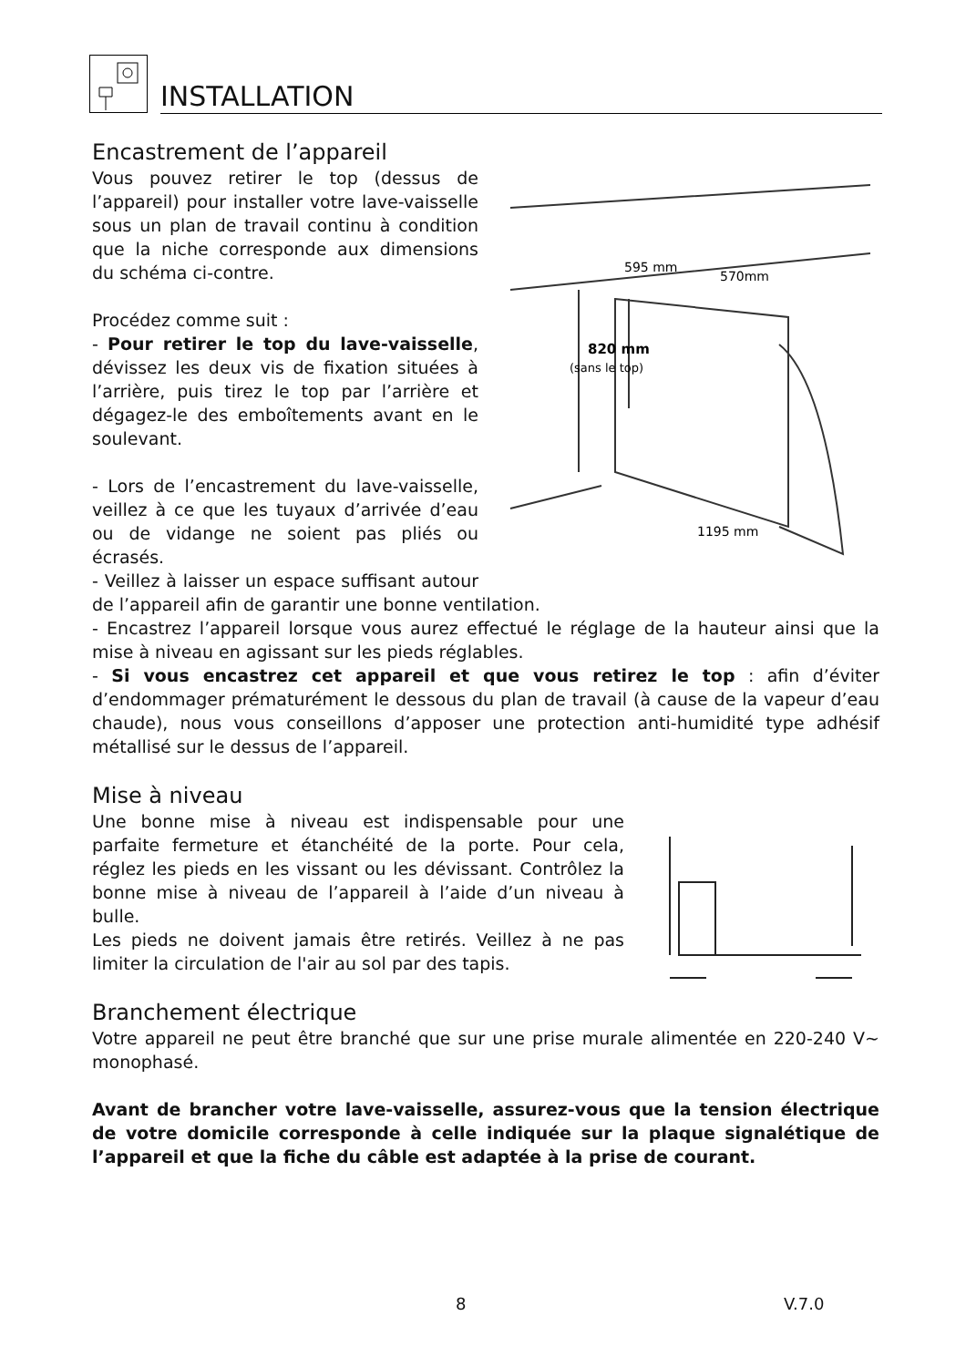INSTALLATION
Encastrement de l’appareil
595 mm
570mm
820 mm
(sans le top)
1195 mm
Vous pouvez retirer le top (dessus de l’appareil) pour installer votre lave-vaisselle sous un plan de travail continu à condition que la niche corresponde aux dimensions du schéma ci-contre.
Procédez comme suit :
- Pour retirer le top du lave-vaisselle, dévissez les deux vis de fixation situées à l’arrière, puis tirez le top par l’arrière et dégagez-le des emboîtements avant en le soulevant.
- Lors de l’encastrement du lave-vaisselle, veillez à ce que les tuyaux d’arrivée d’eau ou de vidange ne soient pas pliés ou écrasés.
- Veillez à laisser un espace suffisant autour de l’appareil afin de garantir une bonne ventilation.
- Encastrez l’appareil lorsque vous aurez effectué le réglage de la hauteur ainsi que la mise à niveau en agissant sur les pieds réglables.
- Si vous encastrez cet appareil et que vous retirez le top : afin d’éviter d’endommager prématurément le dessous du plan de travail (à cause de la vapeur d’eau chaude), nous vous conseillons d’apposer une protection anti-humidité type adhésif métallisé sur le dessus de l’appareil.
Mise à niveau
Une bonne mise à niveau est indispensable pour une parfaite fermeture et étanchéité de la porte. Pour cela, réglez les pieds en les vissant ou les dévissant. Contrôlez la bonne mise à niveau de l’appareil à l’aide d’un niveau à bulle.
Les pieds ne doivent jamais être retirés. Veillez à ne pas limiter la circulation de l'air au sol par des tapis.
Branchement électrique
Votre appareil ne peut être branché que sur une prise murale alimentée en 220-240 V~ monophasé.
Avant de brancher votre lave-vaisselle, assurez-vous que la tension électrique de votre domicile corresponde à celle indiquée sur la plaque signalétique de l’appareil et que la fiche du câble est adaptée à la prise de courant.
8 V.7.0